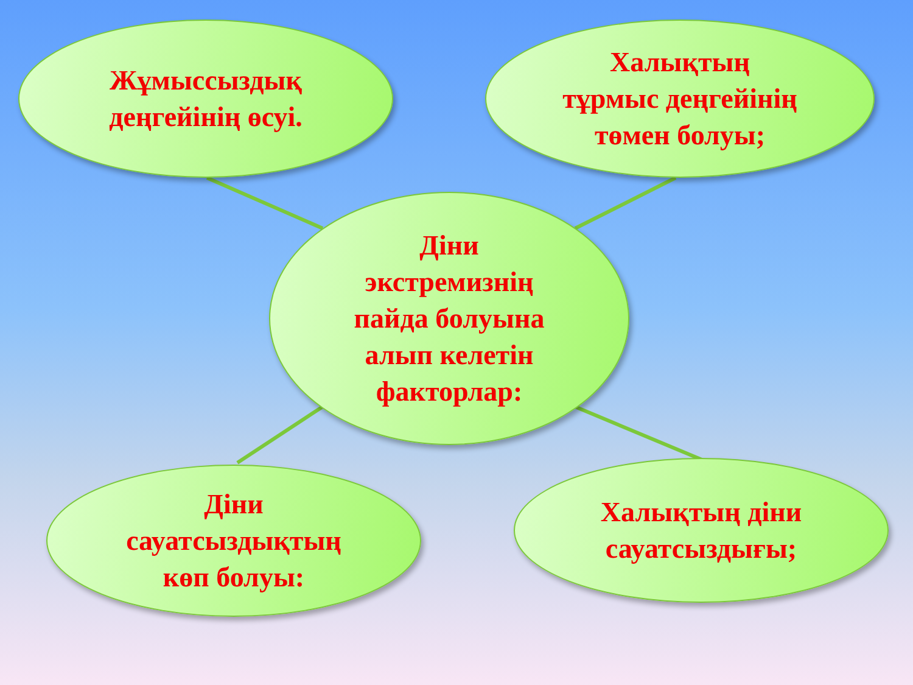Жұмыссыздық
деңгейінің өсуі.
Халықтың
тұрмыс деңгейінің
төмен болуы;
Діни
экстремизнің
пайда болуына
алып келетін
факторлар:
Діни
сауатсыздықтың
көп болуы:
Халықтың діни
сауатсыздығы;